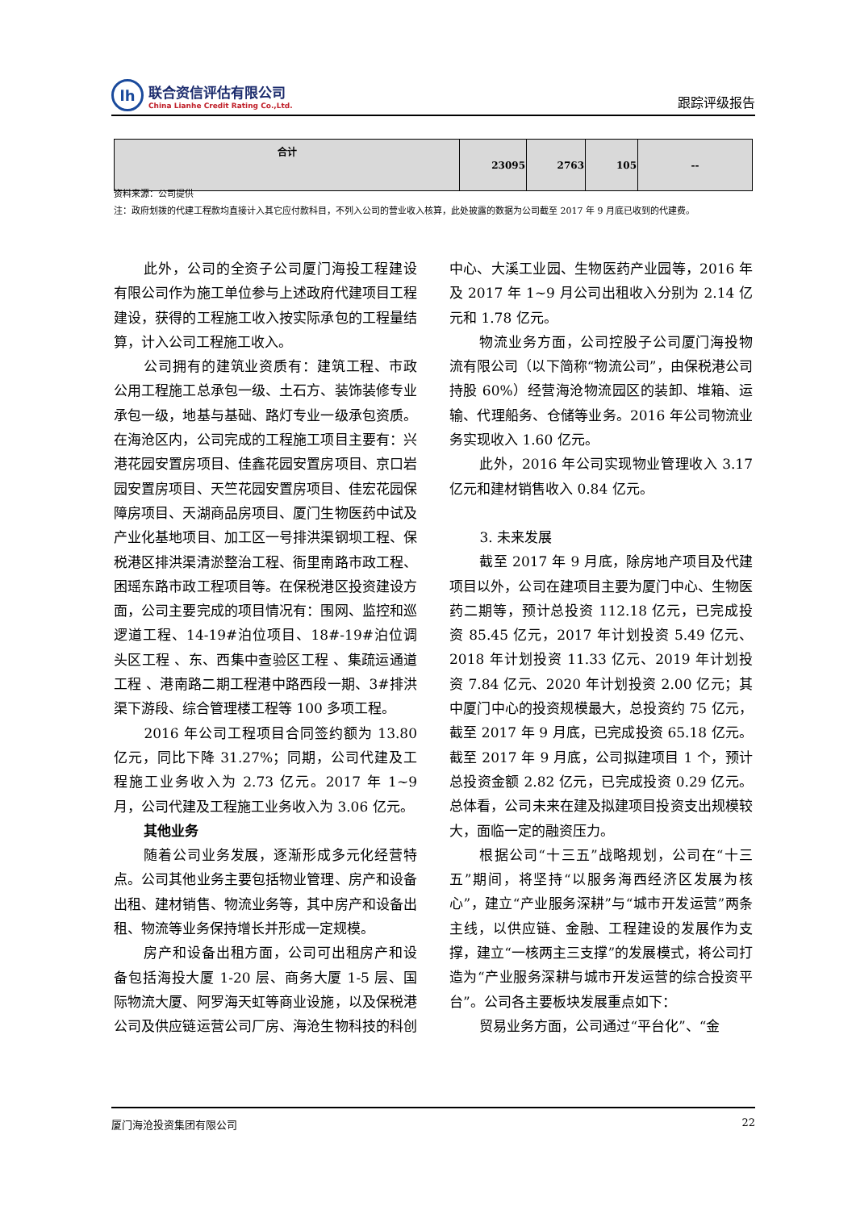lh
联合资信评估有限公司
China Lianhe Credit Rating Co.,Ltd.
跟踪评级报告
| 合计 | 23095 | 2763 | 105 | -- |
资料来源：公司提供
注：政府划拨的代建工程款均直接计入其它应付款科目，不列入公司的营业收入核算，此处披露的数据为公司截至 2017 年 9 月底已收到的代建费。
此外，公司的全资子公司厦门海投工程建设有限公司作为施工单位参与上述政府代建项目工程建设，获得的工程施工收入按实际承包的工程量结算，计入公司工程施工收入。
公司拥有的建筑业资质有：建筑工程、市政公用工程施工总承包一级、土石方、装饰装修专业承包一级，地基与基础、路灯专业一级承包资质。在海沧区内，公司完成的工程施工项目主要有：兴港花园安置房项目、佳鑫花园安置房项目、京口岩园安置房项目、天竺花园安置房项目、佳宏花园保障房项目、天湖商品房项目、厦门生物医药中试及产业化基地项目、加工区一号排洪渠钢坝工程、保税港区排洪渠清淤整治工程、衙里南路市政工程、困瑶东路市政工程项目等。在保税港区投资建设方面，公司主要完成的项目情况有：围网、监控和巡逻道工程、14-19#泊位项目、18#-19#泊位调头区工程 、东、西集中查验区工程 、集疏运通道工程 、港南路二期工程港中路西段一期、3#排洪渠下游段、综合管理楼工程等 100 多项工程。
2016 年公司工程项目合同签约额为 13.80 亿元，同比下降 31.27%；同期，公司代建及工程施工业务收入为 2.73 亿元。2017 年 1~9 月，公司代建及工程施工业务收入为 3.06 亿元。
其他业务
随着公司业务发展，逐渐形成多元化经营特点。公司其他业务主要包括物业管理、房产和设备出租、建材销售、物流业务等，其中房产和设备出租、物流等业务保持增长并形成一定规模。
房产和设备出租方面，公司可出租房产和设备包括海投大厦 1-20 层、商务大厦 1-5 层、国际物流大厦、阿罗海天虹等商业设施，以及保税港公司及供应链运营公司厂房、海沧生物科技的科创中心、大溪工业园、生物医药产业园等，2016 年及 2017 年 1~9 月公司出租收入分别为 2.14 亿元和 1.78 亿元。
物流业务方面，公司控股子公司厦门海投物流有限公司（以下简称“物流公司”，由保税港公司持股 60%）经营海沧物流园区的装卸、堆箱、运输、代理船务、仓储等业务。2016 年公司物流业务实现收入 1.60 亿元。
此外，2016 年公司实现物业管理收入 3.17 亿元和建材销售收入 0.84 亿元。
3. 未来发展
截至 2017 年 9 月底，除房地产项目及代建项目以外，公司在建项目主要为厦门中心、生物医药二期等，预计总投资 112.18 亿元，已完成投资 85.45 亿元，2017 年计划投资 5.49 亿元、2018 年计划投资 11.33 亿元、2019 年计划投资 7.84 亿元、2020 年计划投资 2.00 亿元；其中厦门中心的投资规模最大，总投资约 75 亿元，截至 2017 年 9 月底，已完成投资 65.18 亿元。截至 2017 年 9 月底，公司拟建项目 1 个，预计总投资金额 2.82 亿元，已完成投资 0.29 亿元。总体看，公司未来在建及拟建项目投资支出规模较大，面临一定的融资压力。
根据公司“十三五”战略规划，公司在“十三五”期间，将坚持“以服务海西经济区发展为核心”，建立“产业服务深耕”与“城市开发运营”两条主线，以供应链、金融、工程建设的发展作为支撑，建立“一核两主三支撑”的发展模式，将公司打造为“产业服务深耕与城市开发运营的综合投资平台”。公司各主要板块发展重点如下：
贸易业务方面，公司通过“平台化”、“金
厦门海沧投资集团有限公司 22